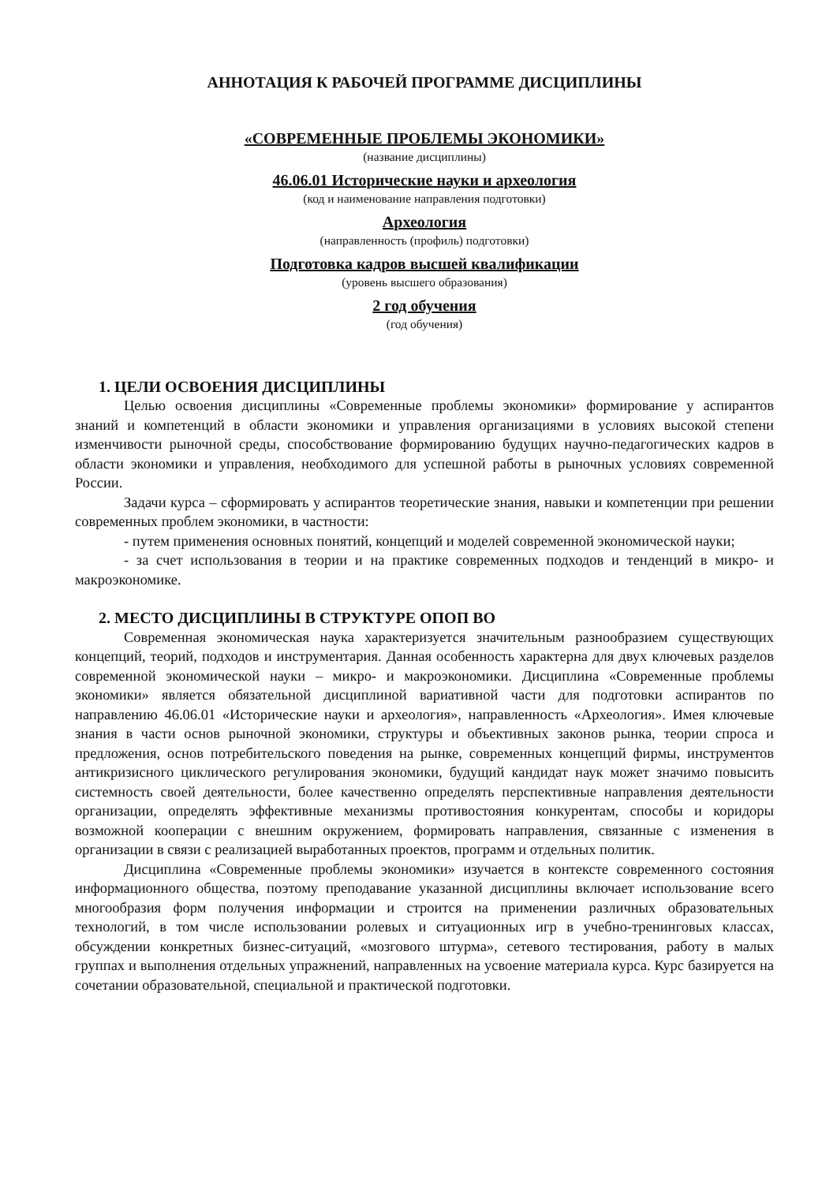АННОТАЦИЯ К РАБОЧЕЙ ПРОГРАММЕ ДИСЦИПЛИНЫ
«СОВРЕМЕННЫЕ ПРОБЛЕМЫ ЭКОНОМИКИ»
(название дисциплины)
46.06.01 Исторические науки и археология
(код и наименование направления подготовки)
Археология
(направленность (профиль) подготовки)
Подготовка кадров высшей квалификации
(уровень высшего образования)
2 год обучения
(год обучения)
1. ЦЕЛИ ОСВОЕНИЯ ДИСЦИПЛИНЫ
Целью освоения дисциплины «Современные проблемы экономики» формирование у аспирантов знаний и компетенций в области экономики и управления организациями в условиях высокой степени изменчивости рыночной среды, способствование формированию будущих научно-педагогических кадров в области экономики и управления, необходимого для успешной работы в рыночных условиях современной России.
Задачи курса – сформировать у аспирантов теоретические знания, навыки и компетенции при решении современных проблем экономики, в частности:
- путем применения основных понятий, концепций и моделей современной экономической науки;
- за счет использования в теории и на практике современных подходов и тенденций в микро- и макроэкономике.
2. МЕСТО ДИСЦИПЛИНЫ В СТРУКТУРЕ ОПОП ВО
Современная экономическая наука характеризуется значительным разнообразием существующих концепций, теорий, подходов и инструментария. Данная особенность характерна для двух ключевых разделов современной экономической науки – микро- и макроэкономики. Дисциплина «Современные проблемы экономики» является обязательной дисциплиной вариативной части для подготовки аспирантов по направлению 46.06.01 «Исторические науки и археология», направленность «Археология». Имея ключевые знания в части основ рыночной экономики, структуры и объективных законов рынка, теории спроса и предложения, основ потребительского поведения на рынке, современных концепций фирмы, инструментов антикризисного циклического регулирования экономики, будущий кандидат наук может значимо повысить системность своей деятельности, более качественно определять перспективные направления деятельности организации, определять эффективные механизмы противостояния конкурентам, способы и коридоры возможной кооперации с внешним окружением, формировать направления, связанные с изменения в организации в связи с реализацией выработанных проектов, программ и отдельных политик.
Дисциплина «Современные проблемы экономики» изучается в контексте современного состояния информационного общества, поэтому преподавание указанной дисциплины включает использование всего многообразия форм получения информации и строится на применении различных образовательных технологий, в том числе использовании ролевых и ситуационных игр в учебно-тренинговых классах, обсуждении конкретных бизнес-ситуаций, «мозгового штурма», сетевого тестирования, работу в малых группах и выполнения отдельных упражнений, направленных на усвоение материала курса. Курс базируется на сочетании образовательной, специальной и практической подготовки.